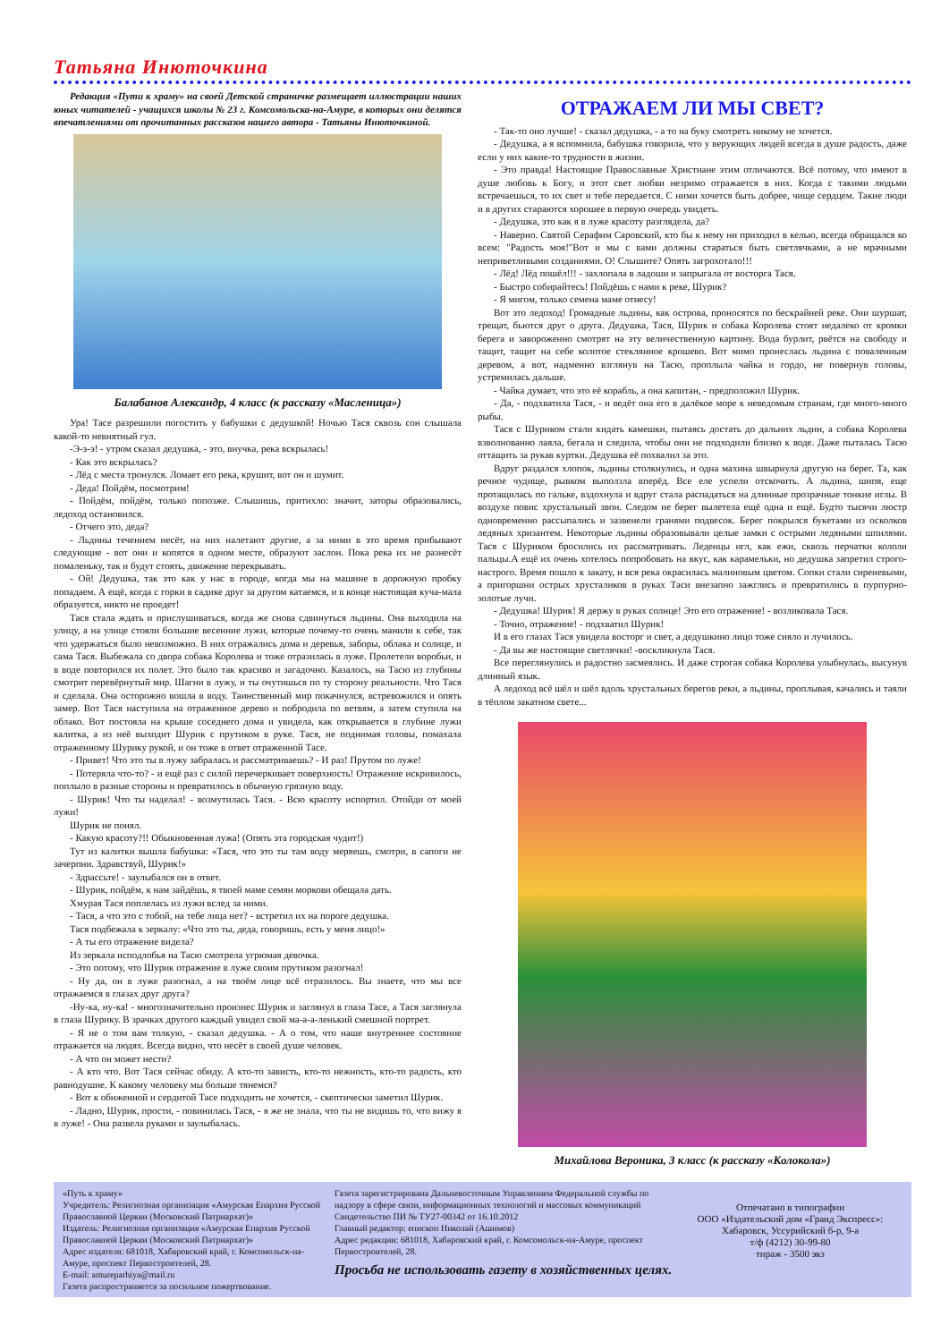Татьяна Инюточкина
Редакция «Пути к храму» на своей Детской страничке размещает иллюстрации наших юных читателей - учащихся школы № 23 г. Комсомольска-на-Амуре, в которых они делятся впечатлениями от прочитанных рассказов нашего автора - Татьяны Инюточкиной.
Балабанов Александр, 4 класс (к рассказу «Масленица»)
Ура! Тасе разрешили погостить у бабушки с дедушкой! Ночью Тася сквозь сон слышала какой-то невнятный гул.
-Э-э-э! - утром сказал дедушка, - это, внучка, река вскрылась!
- Как это вскрылась?
- Лёд с места тронулся. Ломает его река, крушит, вот он и шумит.
- Деда! Пойдём, посмотрим!
- Пойдём, пойдём, только попозже. Слышишь, притихло: значит, заторы образовались, ледоход остановился.
- Отчего это, деда?
- Льдины течением несёт, на них налетают другие, а за ними в это время прибывают следующие - вот они и копятся в одном месте, образуют заслон. Пока река их не разнесёт помаленьку, так и будут стоять, движение перекрывать.
- Ой! Дедушка, так это как у нас в городе, когда мы на машине в дорожную пробку попадаем. А ещё, когда с горки в садике друг за другом катаемся, и в конце настоящая куча-мала образуется, никто не проедет!
Тася стала ждать и прислушиваться, когда же снова сдвинуться льдины. Она выходила на улицу, а на улице стояли большие весенние лужи, которые почему-то очень манили к себе, так что удержаться было невозможно. В них отражались дома и деревья, заборы, облака и солнце, и сама Тася. Выбежала со двора собака Королева и тоже отразилась в луже. Пролетели воробьи, и в воде повторился их полет. Это было так красиво и загадочно. Казалось, на Тасю из глубины смотрит перевёрнутый мир. Шагни в лужу, и ты очутишься по ту сторону реальности. Что Тася и сделала. Она осторожно вошла в воду. Таинственный мир покачнулся, встревожился и опять замер. Вот Тася наступила на отраженное дерево и побродила по ветвям, а затем ступила на облако. Вот постояла на крыше соседнего дома и увидела, как открывается в глубине лужи калитка, а из неё выходит Шурик с прутиком в руке. Тася, не поднимая головы, помахала отраженному Шурику рукой, и он тоже в ответ отраженной Тасе.
- Привет! Что это ты в лужу забралась и рассматриваешь? - И раз! Прутом по луже!
- Потеряла что-то? - и ещё раз с силой перечеркивает поверхность! Отражение искривилось, поплыло в разные стороны и превратилось в обычную грязную воду.
- Шурик! Что ты наделал! - возмутилась Тася. - Всю красоту испортил. Отойди от моей лужи!
Шурик не понял.
- Какую красоту?!! Обыкновенная лужа! (Опять эта городская чудит!)
Тут из калитки вышла бабушка: «Тася, что это ты там воду меряешь, смотри, в сапоги не зачерпни. Здравствуй, Шурик!»
- Здрассьте! - заулыбался он в ответ.
- Шурик, пойдём, к нам зайдёшь, я твоей маме семян моркови обещала дать.
Хмурая Тася поплелась из лужи вслед за ними.
- Тася, а что это с тобой, на тебе лица нет? - встретил их на пороге дедушка.
Тася подбежала к зеркалу: «Что это ты, деда, говоришь, есть у меня лицо!»
- А ты его отражение видела?
Из зеркала исподлобья на Тасю смотрела угрюмая девочка.
- Это потому, что Шурик отражение в луже своим прутиком разогнал!
- Ну да, он в луже разогнал, а на твоём лице всё отразилось. Вы знаете, что мы все отражаемся в глазах друг друга?
-Ну-ка, ну-ка! - многозначительно произнес Шурик и заглянул в глаза Тасе, а Тася заглянула в глаза Шурику. В зрачках другого каждый увидел свой ма-а-а-ленький смешной портрет.
- Я не о том вам толкую, - сказал дедушка. - А о том, что наше внутреннее состояние отражается на людях. Всегда видно, что несёт в своей душе человек.
- А что он может нести?
- А кто что. Вот Тася сейчас обиду. А кто-то зависть, кто-то нежность, кто-то радость, кто равнодушие. К какому человеку мы больше тянемся?
- Вот к обиженной и сердитой Тасе подходить не хочется, - скептически заметил Шурик.
- Ладно, Шурик, прости, - повинилась Тася, - я же не знала, что ты не видишь то, что вижу я в луже! - Она развела руками и заулыбалась.
ОТРАЖАЕМ ЛИ МЫ СВЕТ?
- Так-то оно лучше! - сказал дедушка, - а то на буку смотреть никому не хочется.
- Дедушка, а я вспомнила, бабушка говорила, что у верующих людей всегда в душе радость, даже если у них какие-то трудности в жизни.
- Это правда! Настоящие Православные Христиане этим отличаются. Всё потому, что имеют в душе любовь к Богу, и этот свет любви незримо отражается в них. Когда с такими людьми встречаешься, то их свет и тебе передается. С ними хочется быть добрее, чище сердцем. Такие люди и в других стараются хорошее в первую очередь увидеть.
- Дедушка, это как я в луже красоту разглядела, да?
- Наверно. Святой Серафим Саровский, кто бы к нему ни приходил в келью, всегда обращался ко всем: "Радость моя!"Вот и мы с вами должны стараться быть светлячками, а не мрачными неприветливыми созданиями. О! Слышите? Опять загрохотало!!!
- Лёд! Лёд пошёл!!! - захлопала в ладоши и запрыгала от восторга Тася.
- Быстро собирайтесь! Пойдёшь с нами к реке, Шурик?
- Я мигом, только семена маме отнесу!
Вот это ледоход! Громадные льдины, как острова, проносятся по бескрайней реке. Они шуршат, трещат, бьются друг о друга. Дедушка, Тася, Шурик и собака Королева стоят недалеко от кромки берега и завороженно смотрят на эту величественную картину. Вода бурлит, рвётся на свободу и тащит, тащит на себе колотое стеклянное крошево. Вот мимо пронеслась льдина с поваленным деревом, а вот, надменно взглянув на Тасю, проплыла чайка и гордо, не повернув головы, устремилась дальше.
- Чайка думает, что это её корабль, а она капитан, - предположил Шурик.
- Да, - подхватила Тася, - и ведёт она его в далёкое море к неведомым странам, где много-много рыбы.
Тася с Шуриком стали кидать камешки, пытаясь достать до дальних льдин, а собака Королева взволнованно лаяла, бегала и следила, чтобы они не подходили близко к воде. Даже пыталась Тасю оттащить за рукав куртки. Дедушка её похвалил за это.
Вдруг раздался хлопок, льдины столкнулись, и одна махина швырнула другую на берег. Та, как речное чудище, рывком выползла вперёд. Все еле успели отскочить. А льдина, шипя, еще протащилась по гальке, вздохнула и вдруг стала распадаться на длинные прозрачные тонкие иглы. В воздухе повис хрустальный звон. Следом не берег вылетела ещё одна и ещё. Будто тысячи люстр одновременно рассыпались и зазвенели гранями подвесок. Берег покрылся букетами из осколков ледяных хризантем. Некоторые льдины образовывали целые замки с острыми ледяными шпилями. Тася с Шуриком бросились их рассматривать. Леденцы игл, как ежи, сквозь перчатки кололи пальцы.А ещё их очень хотелось попробовать на вкус, как карамельки, но дедушка запретил строго-настрого. Время пошло к закату, и вся река окрасилась малиновым цветом. Сопки стали сиреневыми, а пригоршни острых хрусталиков в руках Таси внезапно зажглись и превратились в пурпурно-золотые лучи.
- Дедушка! Шурик! Я держу в руках солнце! Это его отражение! - возликовала Тася.
- Точно, отражение! - подхватил Шурик!
И в его глазах Тася увидела восторг и свет, а дедушкино лицо тоже сияло и лучилось.
- Да вы же настоящие светлячки! -воскликнула Тася.
Все переглянулись и радостно засмеялись. И даже строгая собака Королева улыбнулась, высунув длинный язык.
А ледоход всё шёл и шёл вдоль хрустальных берегов реки, а льдины, проплывая, качались и таяли в тёплом закатном свете...
Михайлова Вероника, 3 класс (к рассказу «Колокола»)
«Путь к храму»
Учредитель: Религиозная организация «Амурская Епархия Русской Православной Церкви (Московский Патриархат)»
Издатель: Религиозная организация «Амурская Епархия Русской Православной Церкви (Московский Патриархат)»
Адрес издателя: 681018, Хабаровский край, г. Комсомольск-на-Амуре, проспект Первостроителей, 28.
E-mail: amureparhiya@mail.ru
Газета распространяется за посильное пожертвование.
Газета зарегистрирована Дальневосточным Управлением Федеральной службы по надзору в сфере связи, информационных технологий и массовых коммуникаций
Свидетельство ПИ № ТУ27-00342 от 16.10.2012
Главный редактор: епископ Николай (Ашимов)
Адрес редакции: 681018, Хабаровский край, г. Комсомольск-на-Амуре, проспект Первостроителей, 28.
Просьба не использовать газету в хозяйственных целях.
Отпечатано в типографии
ООО «Издательский дом «Гранд Экспресс»:
Хабаровск, Уссурийский б-р, 9-а
т/ф (4212) 30-99-80
тираж - 3500 экз